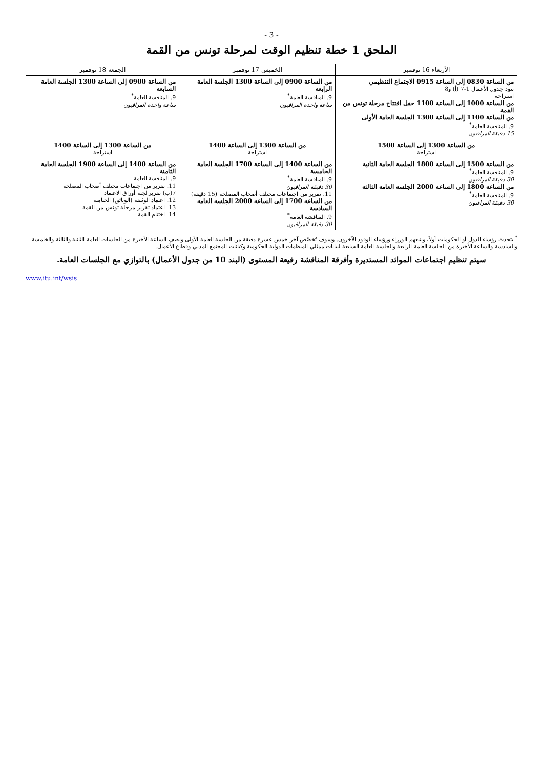- 3 -
الملحق 1 خطة تنظيم الوقت لمرحلة تونس من القمة
| الأربعاء 16 نوفمبر | الخميس 17 نوفمبر | الجمعة 18 نوفمبر |
| --- | --- | --- |
| من الساعة 0830 إلى الساعة 0915 الاجتماع التنظيمي بنود جدول الأعمال 1-7 (أ) و8 استراحة من الساعة 1000 إلى الساعة 1100 حفل افتتاح مرحلة تونس من القمة من الساعة 1100 إلى الساعة 1300 الجلسة العامة الأولى 9. المناقشة العامة<sup>*</sup> 15 دقيقة المراقبون | من الساعة 0900 إلى الساعة 1300 الجلسة العامة الرابعة 9. المناقشة العامة<sup>*</sup> ساعة واحدة المراقبون | من الساعة 0900 إلى الساعة 1300 الجلسة العامة السابعة 9. المناقشة العامة<sup>*</sup> ساعة واحدة المراقبون |
| من الساعة 1300 إلى الساعة 1500 استراحة | من الساعة 1300 إلى الساعة 1400 استراحة | من الساعة 1300 إلى الساعة 1400 استراحة |
| من الساعة 1500 إلى الساعة 1800 الجلسة العامة الثانية 9. المناقشة العامة<sup>*</sup> 30 دقيقة المراقبون من الساعة 1800 إلى الساعة 2000 الجلسة العامة الثالثة 9. المناقشة العامة<sup>*</sup> 30 دقيقة المراقبون | من الساعة 1400 إلى الساعة 1700 الجلسة العامة الخامسة 9. المناقشة العامة<sup>*</sup> 30 دقيقة المراقبون 11. تقرير من اجتماعات مختلف أصحاب المصلحة (15 دقيقة) من الساعة 1700 إلى الساعة 2000 الجلسة العامة السادسة 9. المناقشة العامة<sup>*</sup> 30 دقيقة المراقبون | من الساعة 1400 إلى الساعة 1900 الجلسة العامة الثامنة 9. المناقشة العامة 11. تقرير من اجتماعات مختلف أصحاب المصلحة 7(ب) تقرير لجنة أوراق الاعتماد 12. اعتماد الوثيقة (الوثائق) الختامية 13. اعتماد تقرير مرحلة تونس من القمة 14. اختتام القمة |
<sup>*</sup> يتحدث رؤساء الدول أو الحكومات أولاً، ويتبعهم الوزراء ورؤساء الوفود الآخرون. وسوف تُخصَّص آخر خمس عشرة دقيقة من الجلسة العامة الأولى ونصف الساعة الأخيرة من الجلسات العامة الثانية والثالثة والخامسة والسادسة والساعة الأخيرة من الجلسة العامة الرابعة والجلسة العامة السابعة لبيانات ممثلي المنظمات الدولية الحكومية وكيانات المجتمع المدني وقطاع الأعمال.
سيتم تنظيم اجتماعات الموائد المستديرة وأفرقة المناقشة رفيعة المستوى (البند 10 من جدول الأعمال) بالتوازي مع الجلسات العامة.
www.itu.int/wsis